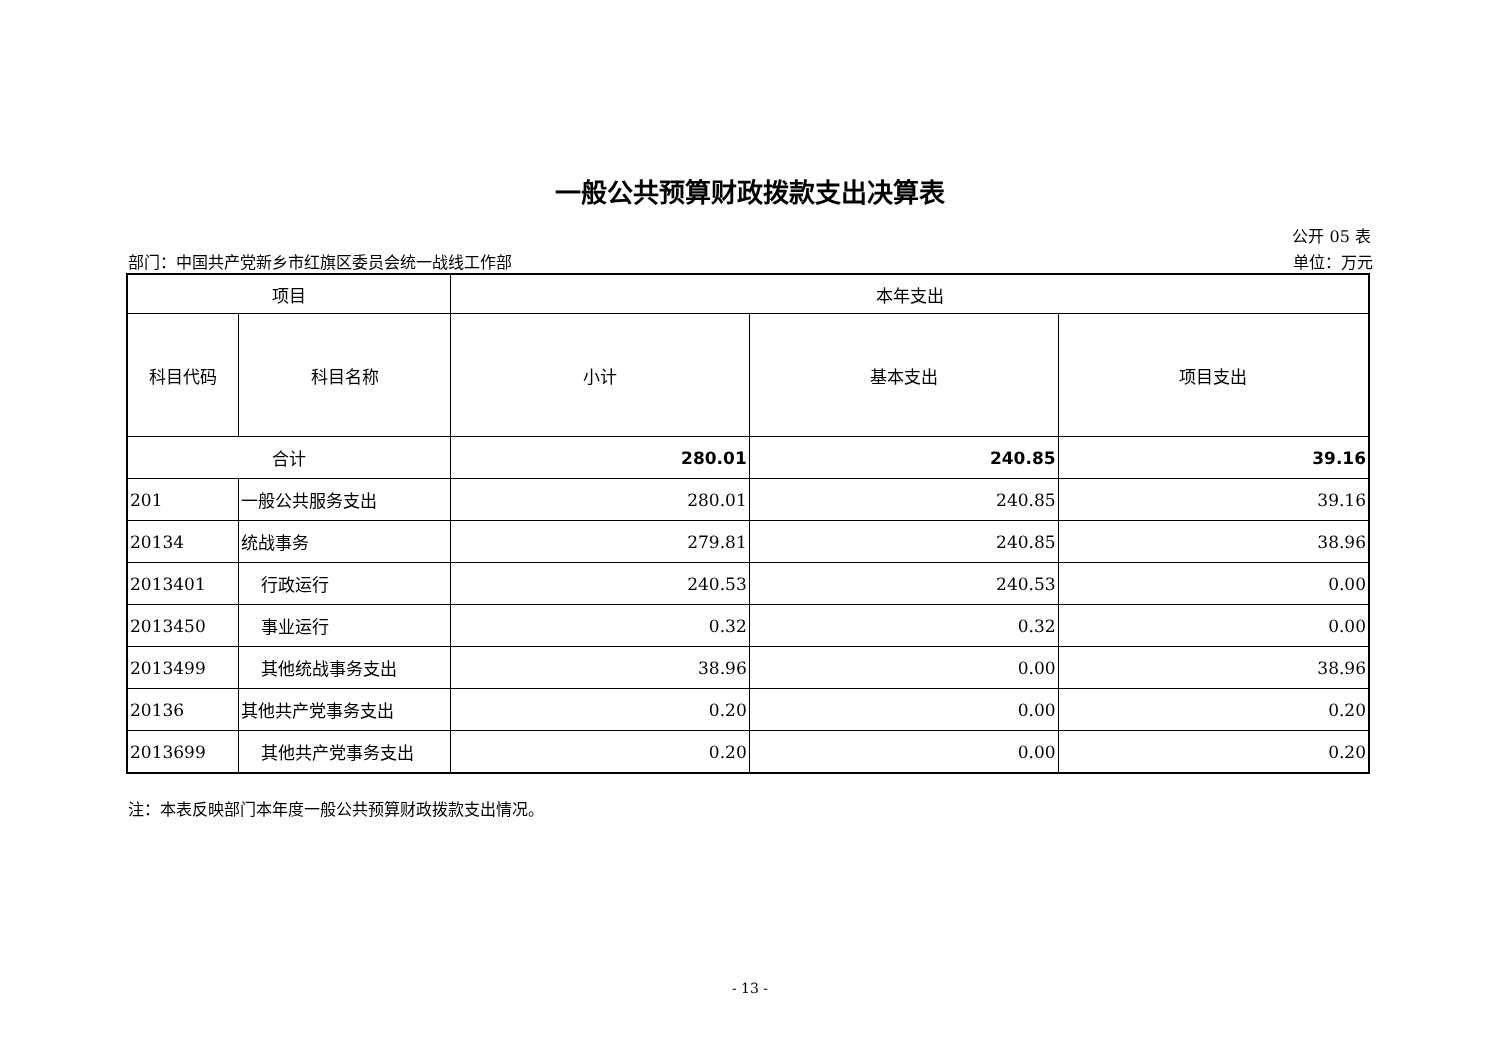一般公共预算财政拨款支出决算表
公开 05 表
部门：中国共产党新乡市红旗区委员会统一战线工作部 单位：万元
| 项目 | | 本年支出 | | |
| 科目代码 | 科目名称 | 小计 | 基本支出 | 项目支出 |
| 合计 | | 280.01 | 240.85 | 39.16 |
| 201 | 一般公共服务支出 | 280.01 | 240.85 | 39.16 |
| 20134 | 统战事务 | 279.81 | 240.85 | 38.96 |
| 2013401 | 行政运行 | 240.53 | 240.53 | 0.00 |
| 2013450 | 事业运行 | 0.32 | 0.32 | 0.00 |
| 2013499 | 其他统战事务支出 | 38.96 | 0.00 | 38.96 |
| 20136 | 其他共产党事务支出 | 0.20 | 0.00 | 0.20 |
| 2013699 | 其他共产党事务支出 | 0.20 | 0.00 | 0.20 |
注：本表反映部门本年度一般公共预算财政拨款支出情况。
- 13 -